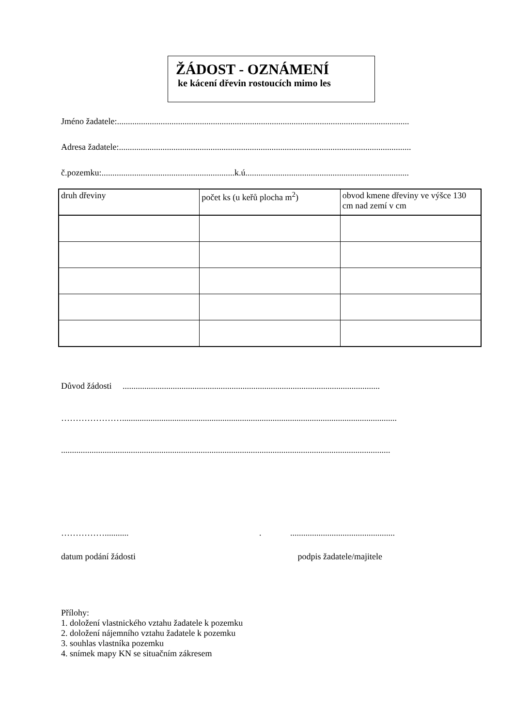ŽÁDOST - OZNÁMENÍ
ke kácení dřevin rostoucích mimo les
Jméno žadatele:......................................................................................................................................
Adresa žadatele:......................................................................................................................................
č.pozemku:.............................................................k.ú...........................................................................
| druh dřeviny | počet ks (u keřů plocha m<sup>2</sup>) | obvod kmene dřeviny ve výšce 130 cm nad zemí v cm |
| --- | --- | --- |
Důvod žádosti ......................................................................................................................
…………………..............................................................................................................................
.......................................................................................................................................................
……………........... . ................................................
datum podání žádosti podpis žadatele/majitele
Přílohy:
1. doložení vlastnického vztahu žadatele k pozemku
2. doložení nájemního vztahu žadatele k pozemku
3. souhlas vlastníka pozemku
4. snímek mapy KN se situačním zákresem